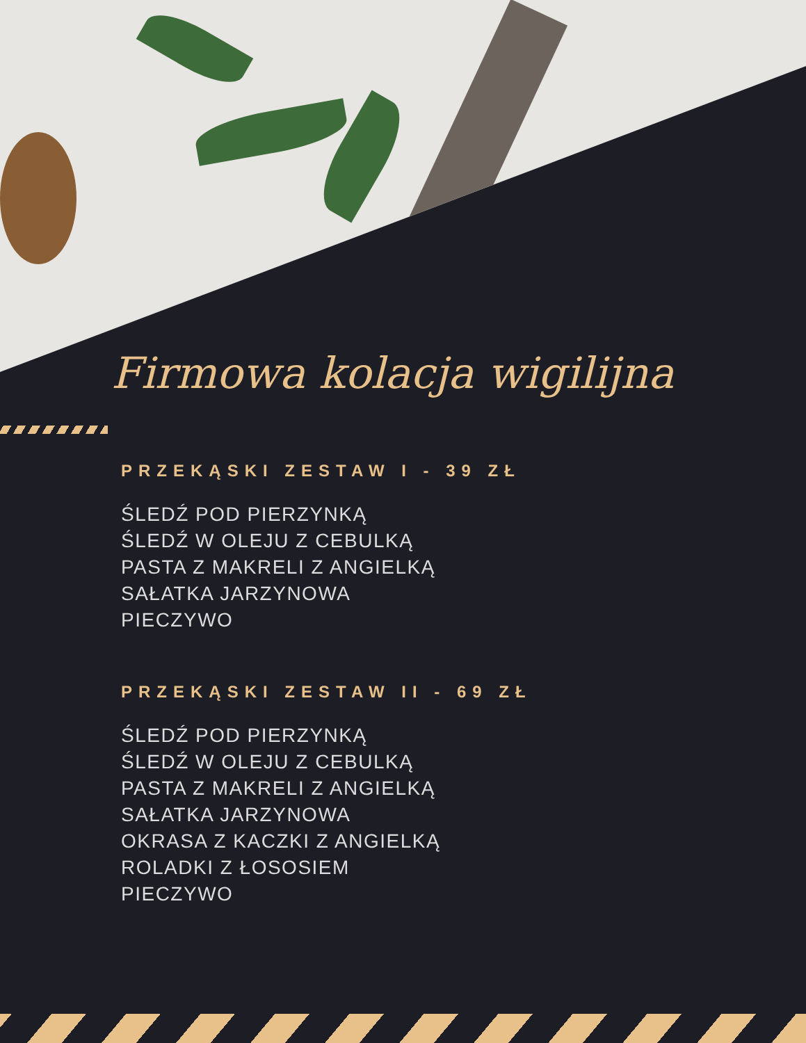Firmowa kolacja wigilijna
PRZEKĄSKI ZESTAW I - 39 ZŁ
ŚLEDŹ POD PIERZYNKĄ
ŚLEDŹ W OLEJU Z CEBULKĄ
PASTA Z MAKRELI Z ANGIELKĄ
SAŁATKA JARZYNOWA
PIECZYWO
PRZEKĄSKI ZESTAW II - 69 ZŁ
ŚLEDŹ POD PIERZYNKĄ
ŚLEDŹ W OLEJU Z CEBULKĄ
PASTA Z MAKRELI Z ANGIELKĄ
SAŁATKA JARZYNOWA
OKRASA Z KACZKI Z ANGIELKĄ
ROLADKI Z ŁOSOSIEM
PIECZYWO